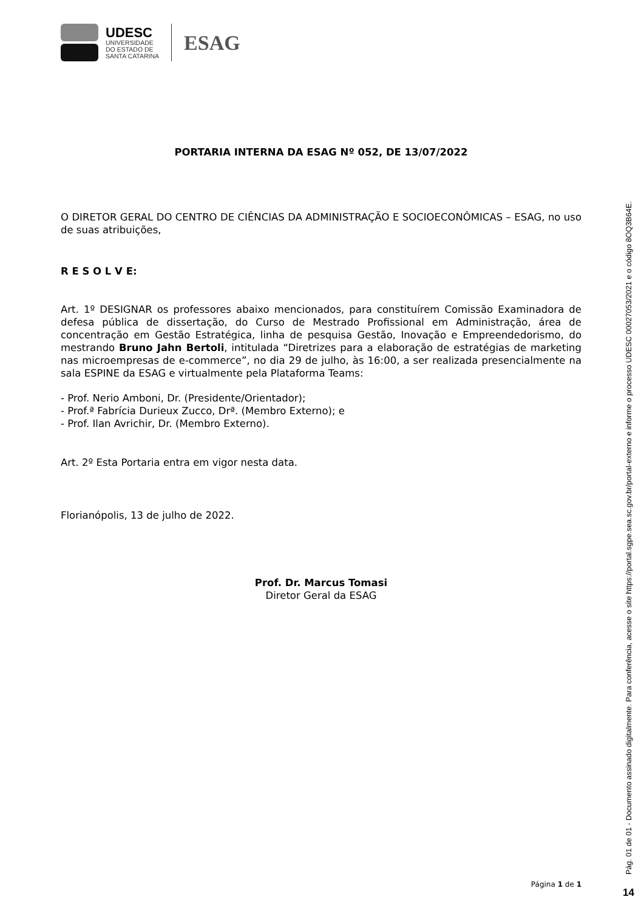UDESC
UNIVERSIDADE
DO ESTADO DE
SANTA CATARINA
ESAG
PORTARIA INTERNA DA ESAG Nº 052, DE 13/07/2022
O DIRETOR GERAL DO CENTRO DE CIÊNCIAS DA ADMINISTRAÇÃO E SOCIOECONÔMICAS – ESAG, no uso de suas atribuições,
R E S O L V E:
Art. 1º DESIGNAR os professores abaixo mencionados, para constituírem Comissão Examinadora de defesa pública de dissertação, do Curso de Mestrado Profissional em Administração, área de concentração em Gestão Estratégica, linha de pesquisa Gestão, Inovação e Empreendedorismo, do mestrando Bruno Jahn Bertoli, intitulada “Diretrizes para a elaboração de estratégias de marketing nas microempresas de e-commerce”, no dia 29 de julho, às 16:00, a ser realizada presencialmente na sala ESPINE da ESAG e virtualmente pela Plataforma Teams:
- Prof. Nerio Amboni, Dr. (Presidente/Orientador);
- Prof.ª Fabrícia Durieux Zucco, Drª. (Membro Externo); e
- Prof. Ilan Avrichir, Dr. (Membro Externo).
Art. 2º Esta Portaria entra em vigor nesta data.
Florianópolis, 13 de julho de 2022.
Prof. Dr. Marcus Tomasi
Diretor Geral da ESAG
Página 1 de 1
Pág. 01 de 01 - Documento assinado digitalmente. Para conferência, acesse o site https://portal.sgpe.sea.sc.gov.br/portal-externo e informe o processo UDESC 00027053/2021 e o código 8OQ3B64E.
14